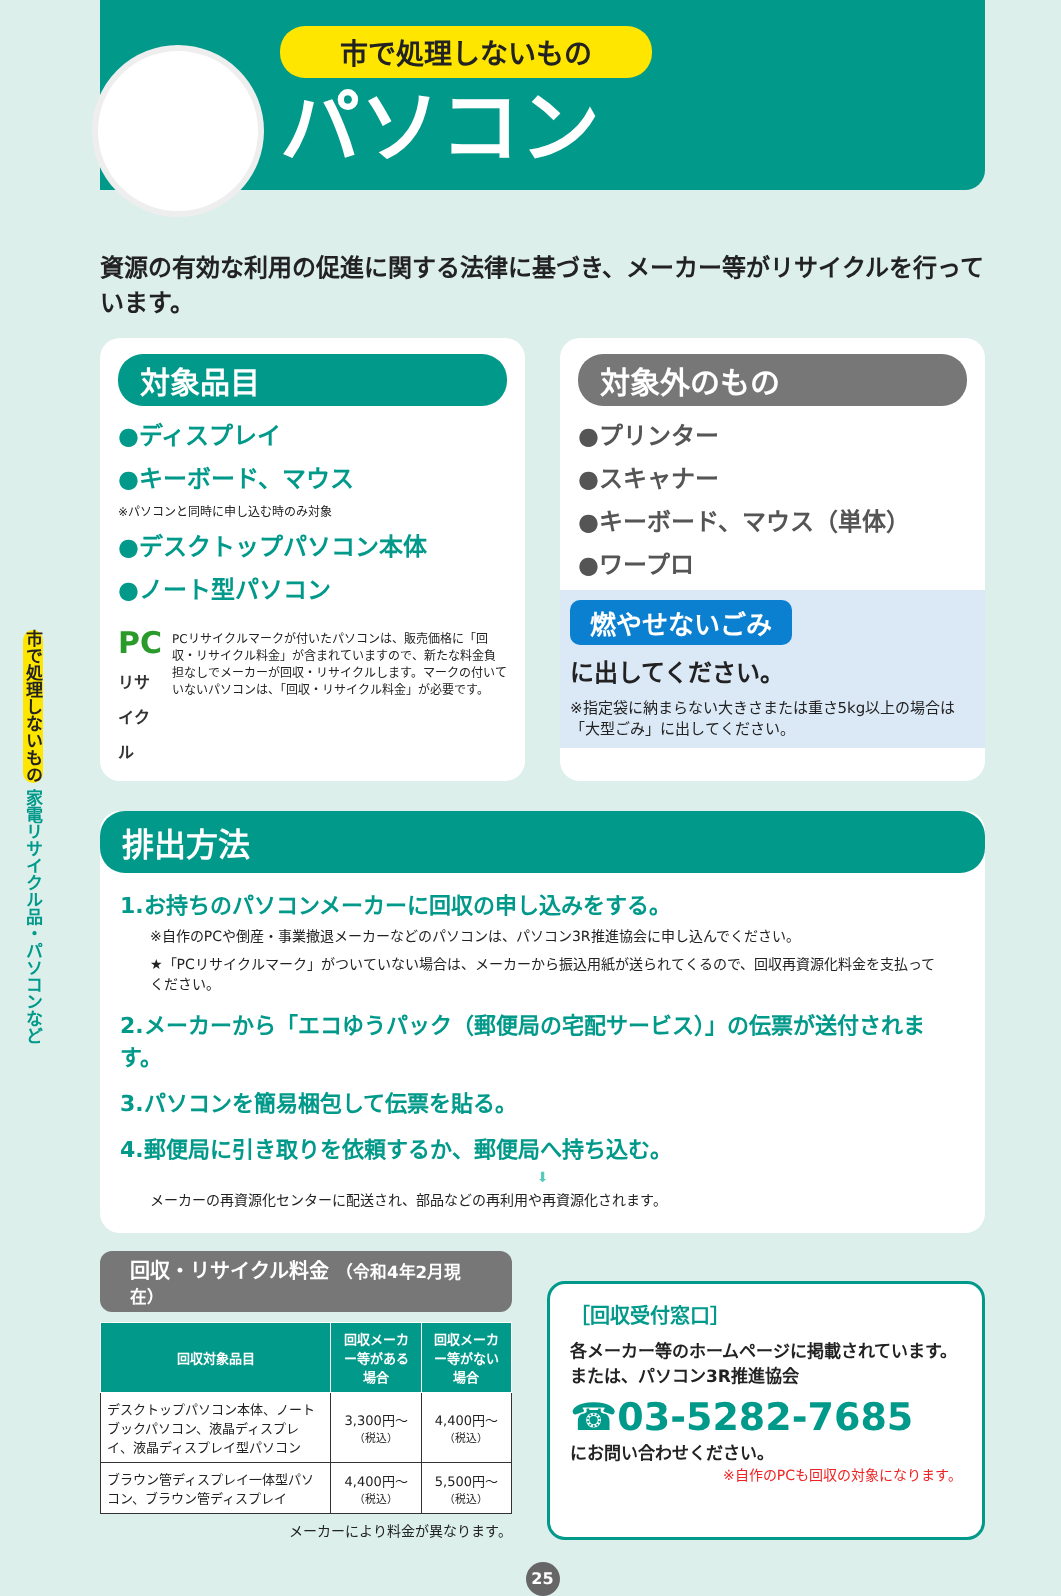市で処理しないもの 家電リサイクル品・パソコンなど
市で処理しないもの
パソコン
資源の有効な利用の促進に関する法律に基づき、メーカー等がリサイクルを行っています。
対象品目
●ディスプレイ
●キーボード、マウス
※パソコンと同時に申し込む時のみ対象
●デスクトップパソコン本体
●ノート型パソコン
PC
リサイクル
PCリサイクルマークが付いたパソコンは、販売価格に「回収・リサイクル料金」が含まれていますので、新たな料金負担なしでメーカーが回収・リサイクルします。マークの付いていないパソコンは、「回収・リサイクル料金」が必要です。
対象外のもの
●プリンター
●スキャナー
●キーボード、マウス（単体）
●ワープロ
燃やせないごみ
に出してください。
※指定袋に納まらない大きさまたは重さ5kg以上の場合は「大型ごみ」に出してください。
排出方法
1.お持ちのパソコンメーカーに回収の申し込みをする。
※自作のPCや倒産・事業撤退メーカーなどのパソコンは、パソコン3R推進協会に申し込んでください。
★「PCリサイクルマーク」がついていない場合は、メーカーから振込用紙が送られてくるので、回収再資源化料金を支払ってください。
2.メーカーから「エコゆうパック（郵便局の宅配サービス）」の伝票が送付されます。
3.パソコンを簡易梱包して伝票を貼る。
4.郵便局に引き取りを依頼するか、郵便局へ持ち込む。
⬇
メーカーの再資源化センターに配送され、部品などの再利用や再資源化されます。
回収・リサイクル料金 （令和4年2月現在）
| 回収対象品目 | 回収メーカー等がある場合 | 回収メーカー等がない場合 |
| --- | --- | --- |
| デスクトップパソコン本体、ノートブックパソコン、液晶ディスプレイ、液晶ディスプレイ型パソコン | 3,300円〜 （税込） | 4,400円〜 （税込） |
| ブラウン管ディスプレイ一体型パソコン、ブラウン管ディスプレイ | 4,400円〜 （税込） | 5,500円〜 （税込） |
メーカーにより料金が異なります。
［回収受付窓口］
各メーカー等のホームページに掲載されています。
または、パソコン3R推進協会
☎03-5282-7685
にお問い合わせください。
※自作のPCも回収の対象になります。
25